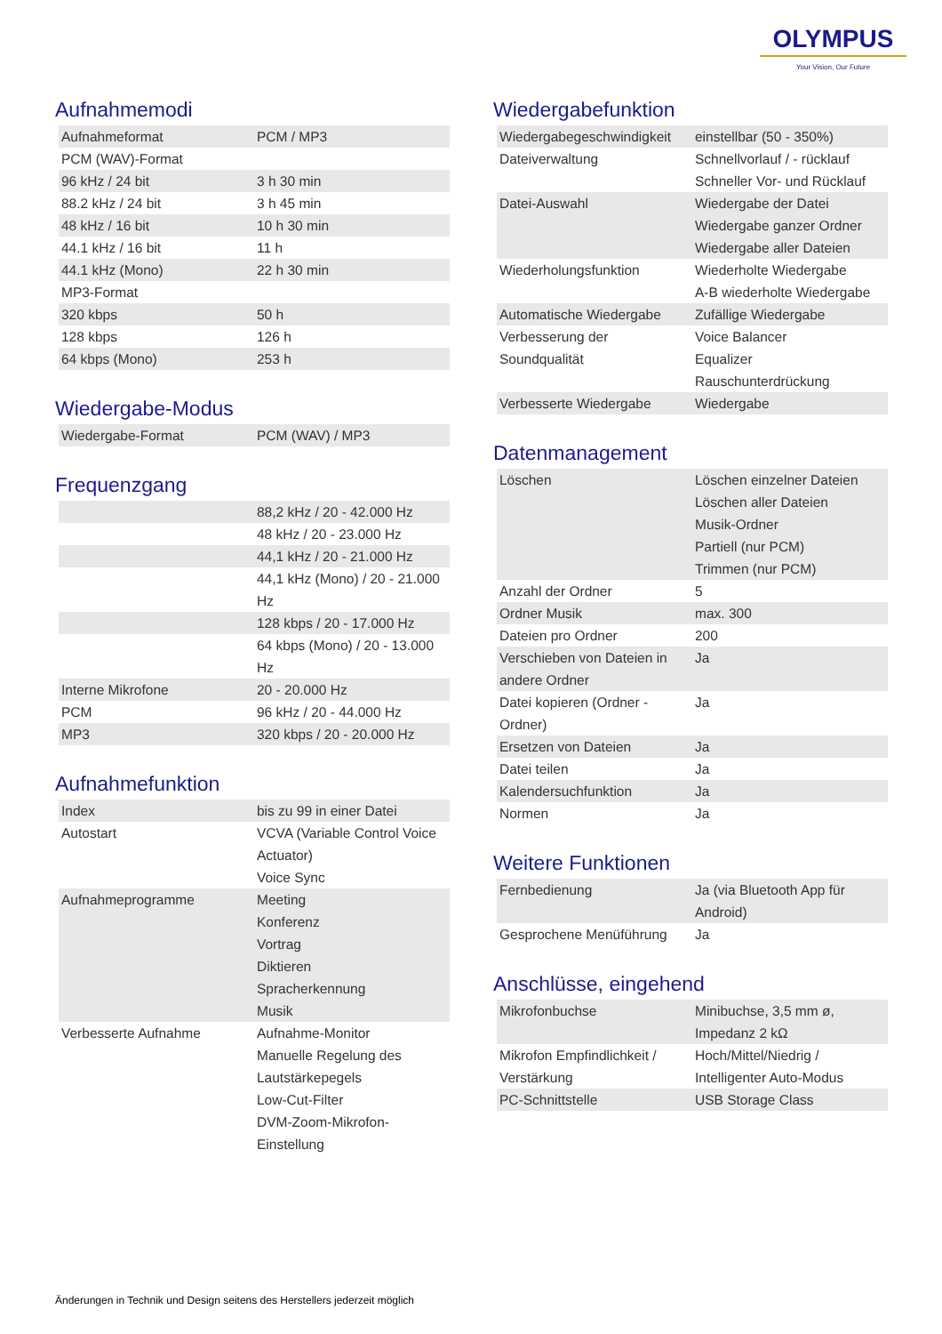OLYMPUS
Your Vision, Our Future
Aufnahmemodi
| Aufnahmeformat | PCM / MP3 |
| PCM (WAV)-Format | |
| 96 kHz / 24 bit | 3 h 30 min |
| 88.2 kHz / 24 bit | 3 h 45 min |
| 48 kHz / 16 bit | 10 h 30 min |
| 44.1 kHz / 16 bit | 11 h |
| 44.1 kHz (Mono) | 22 h 30 min |
| MP3-Format | |
| 320 kbps | 50 h |
| 128 kbps | 126 h |
| 64 kbps (Mono) | 253 h |
Wiedergabe-Modus
| Wiedergabe-Format | PCM (WAV) / MP3 |
Frequenzgang
| | 88,2 kHz / 20 - 42.000 Hz |
| | 48 kHz / 20 - 23.000 Hz |
| | 44,1 kHz / 20 - 21.000 Hz |
| | 44,1 kHz (Mono) / 20 - 21.000 Hz |
| | 128 kbps / 20 - 17.000 Hz |
| | 64 kbps (Mono) / 20 - 13.000 Hz |
| Interne Mikrofone | 20 - 20.000 Hz |
| PCM | 96 kHz / 20 - 44.000 Hz |
| MP3 | 320 kbps / 20 - 20.000 Hz |
Aufnahmefunktion
| Index | bis zu 99 in einer Datei |
| Autostart | VCVA (Variable Control Voice Actuator) Voice Sync |
| Aufnahmeprogramme | Meeting Konferenz Vortrag Diktieren Spracherkennung Musik |
| Verbesserte Aufnahme | Aufnahme-Monitor Manuelle Regelung des Lautstärkepegels Low-Cut-Filter DVM-Zoom-Mikrofon-Einstellung |
Wiedergabefunktion
| Wiedergabegeschwindigkeit | einstellbar (50 - 350%) |
| Dateiverwaltung | Schnellvorlauf / - rücklauf Schneller Vor- und Rücklauf |
| Datei-Auswahl | Wiedergabe der Datei Wiedergabe ganzer Ordner Wiedergabe aller Dateien |
| Wiederholungsfunktion | Wiederholte Wiedergabe A-B wiederholte Wiedergabe |
| Automatische Wiedergabe | Zufällige Wiedergabe |
| Verbesserung der Soundqualität | Voice Balancer Equalizer Rauschunterdrückung |
| Verbesserte Wiedergabe | Wiedergabe |
Datenmanagement
| Löschen | Löschen einzelner Dateien Löschen aller Dateien Musik-Ordner Partiell (nur PCM) Trimmen (nur PCM) |
| Anzahl der Ordner | 5 |
| Ordner Musik | max. 300 |
| Dateien pro Ordner | 200 |
| Verschieben von Dateien in andere Ordner | Ja |
| Datei kopieren (Ordner - Ordner) | Ja |
| Ersetzen von Dateien | Ja |
| Datei teilen | Ja |
| Kalendersuchfunktion | Ja |
| Normen | Ja |
Weitere Funktionen
| Fernbedienung | Ja (via Bluetooth App für Android) |
| Gesprochene Menüführung | Ja |
Anschlüsse, eingehend
| Mikrofonbuchse | Minibuchse, 3,5 mm ø, Impedanz 2 kΩ |
| Mikrofon Empfindlichkeit / Verstärkung | Hoch/Mittel/Niedrig / Intelligenter Auto-Modus |
| PC-Schnittstelle | USB Storage Class |
Änderungen in Technik und Design seitens des Herstellers jederzeit möglich